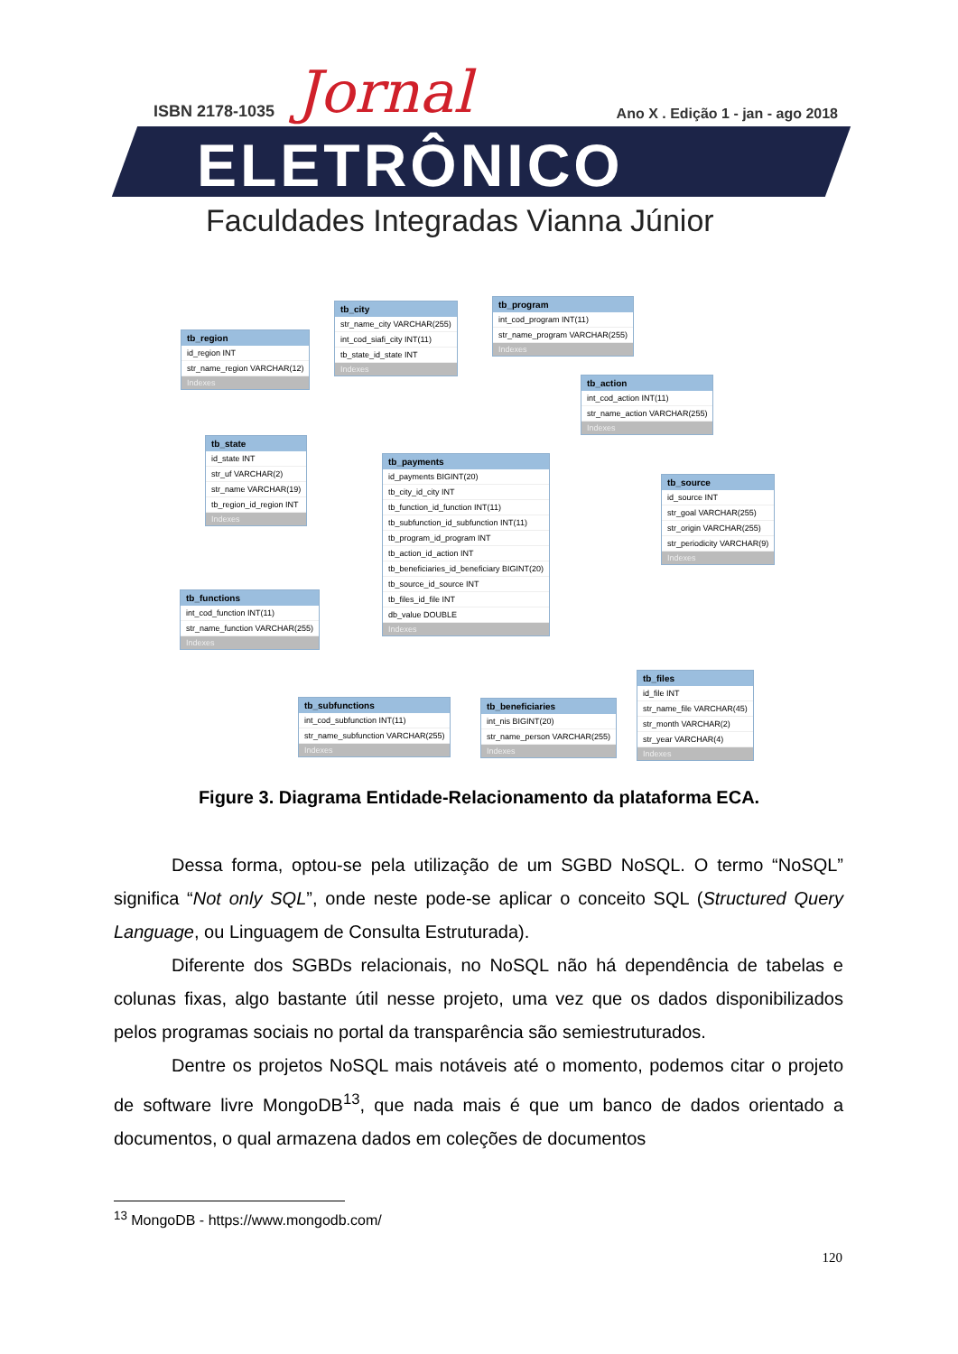ISBN 2178-1035 Jornal
Ano X . Edição 1 - jan - ago 2018
ELETRÔNICO
Faculdades Integradas Vianna Júnior
tb_region
id_region INT
str_name_region VARCHAR(12)
Indexes
tb_city
str_name_city VARCHAR(255)
int_cod_siafi_city INT(11)
tb_state_id_state INT
Indexes
tb_program
int_cod_program INT(11)
str_name_program VARCHAR(255)
Indexes
tb_action
int_cod_action INT(11)
str_name_action VARCHAR(255)
Indexes
tb_state
id_state INT
str_uf VARCHAR(2)
str_name VARCHAR(19)
tb_region_id_region INT
Indexes
tb_payments
id_payments BIGINT(20)
tb_city_id_city INT
tb_function_id_function INT(11)
tb_subfunction_id_subfunction INT(11)
tb_program_id_program INT
tb_action_id_action INT
tb_beneficiaries_id_beneficiary BIGINT(20)
tb_source_id_source INT
tb_files_id_file INT
db_value DOUBLE
Indexes
tb_source
id_source INT
str_goal VARCHAR(255)
str_origin VARCHAR(255)
str_periodicity VARCHAR(9)
Indexes
tb_functions
int_cod_function INT(11)
str_name_function VARCHAR(255)
Indexes
tb_subfunctions
int_cod_subfunction INT(11)
str_name_subfunction VARCHAR(255)
Indexes
tb_beneficiaries
int_nis BIGINT(20)
str_name_person VARCHAR(255)
Indexes
tb_files
id_file INT
str_name_file VARCHAR(45)
str_month VARCHAR(2)
str_year VARCHAR(4)
Indexes
Figure 3. Diagrama Entidade-Relacionamento da plataforma ECA.
Dessa forma, optou-se pela utilização de um SGBD NoSQL. O termo “NoSQL” significa “Not only SQL”, onde neste pode-se aplicar o conceito SQL (Structured Query Language, ou Linguagem de Consulta Estruturada).
Diferente dos SGBDs relacionais, no NoSQL não há dependência de tabelas e colunas fixas, algo bastante útil nesse projeto, uma vez que os dados disponibilizados pelos programas sociais no portal da transparência são semiestruturados.
Dentre os projetos NoSQL mais notáveis até o momento, podemos citar o projeto de software livre MongoDB<sup>13</sup>, que nada mais é que um banco de dados orientado a documentos, o qual armazena dados em coleções de documentos
<sup>13</sup> MongoDB - https://www.mongodb.com/
120